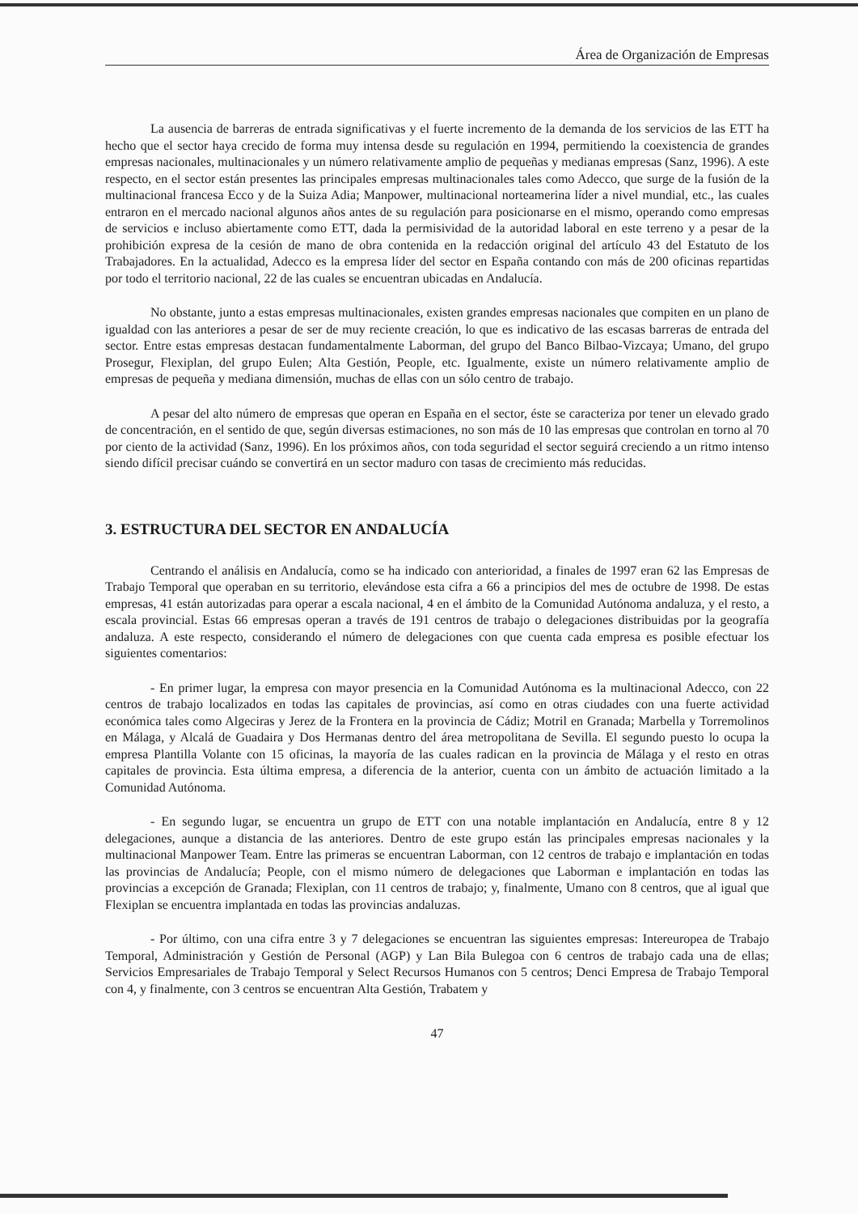Área de Organización de Empresas
La ausencia de barreras de entrada significativas y el fuerte incremento de la demanda de los servicios de las ETT ha hecho que el sector haya crecido de forma muy intensa desde su regulación en 1994, permitiendo la coexistencia de grandes empresas nacionales, multinacionales y un número relativamente amplio de pequeñas y medianas empresas (Sanz, 1996). A este respecto, en el sector están presentes las principales empresas multinacionales tales como Adecco, que surge de la fusión de la multinacional francesa Ecco y de la Suiza Adia; Manpower, multinacional norteamerina líder a nivel mundial, etc., las cuales entraron en el mercado nacional algunos años antes de su regulación para posicionarse en el mismo, operando como empresas de servicios e incluso abiertamente como ETT, dada la permisividad de la autoridad laboral en este terreno y a pesar de la prohibición expresa de la cesión de mano de obra contenida en la redacción original del artículo 43 del Estatuto de los Trabajadores. En la actualidad, Adecco es la empresa líder del sector en España contando con más de 200 oficinas repartidas por todo el territorio nacional, 22 de las cuales se encuentran ubicadas en Andalucía.
No obstante, junto a estas empresas multinacionales, existen grandes empresas nacionales que compiten en un plano de igualdad con las anteriores a pesar de ser de muy reciente creación, lo que es indicativo de las escasas barreras de entrada del sector. Entre estas empresas destacan fundamentalmente Laborman, del grupo del Banco Bilbao-Vizcaya; Umano, del grupo Prosegur, Flexiplan, del grupo Eulen; Alta Gestión, People, etc. Igualmente, existe un número relativamente amplio de empresas de pequeña y mediana dimensión, muchas de ellas con un sólo centro de trabajo.
A pesar del alto número de empresas que operan en España en el sector, éste se caracteriza por tener un elevado grado de concentración, en el sentido de que, según diversas estimaciones, no son más de 10 las empresas que controlan en torno al 70 por ciento de la actividad (Sanz, 1996). En los próximos años, con toda seguridad el sector seguirá creciendo a un ritmo intenso siendo difícil precisar cuándo se convertirá en un sector maduro con tasas de crecimiento más reducidas.
3. ESTRUCTURA DEL SECTOR EN ANDALUCÍA
Centrando el análisis en Andalucía, como se ha indicado con anterioridad, a finales de 1997 eran 62 las Empresas de Trabajo Temporal que operaban en su territorio, elevándose esta cifra a 66 a principios del mes de octubre de 1998. De estas empresas, 41 están autorizadas para operar a escala nacional, 4 en el ámbito de la Comunidad Autónoma andaluza, y el resto, a escala provincial. Estas 66 empresas operan a través de 191 centros de trabajo o delegaciones distribuidas por la geografía andaluza. A este respecto, considerando el número de delegaciones con que cuenta cada empresa es posible efectuar los siguientes comentarios:
- En primer lugar, la empresa con mayor presencia en la Comunidad Autónoma es la multinacional Adecco, con 22 centros de trabajo localizados en todas las capitales de provincias, así como en otras ciudades con una fuerte actividad económica tales como Algeciras y Jerez de la Frontera en la provincia de Cádiz; Motril en Granada; Marbella y Torremolinos en Málaga, y Alcalá de Guadaira y Dos Hermanas dentro del área metropolitana de Sevilla. El segundo puesto lo ocupa la empresa Plantilla Volante con 15 oficinas, la mayoría de las cuales radican en la provincia de Málaga y el resto en otras capitales de provincia. Esta última empresa, a diferencia de la anterior, cuenta con un ámbito de actuación limitado a la Comunidad Autónoma.
- En segundo lugar, se encuentra un grupo de ETT con una notable implantación en Andalucía, entre 8 y 12 delegaciones, aunque a distancia de las anteriores. Dentro de este grupo están las principales empresas nacionales y la multinacional Manpower Team. Entre las primeras se encuentran Laborman, con 12 centros de trabajo e implantación en todas las provincias de Andalucía; People, con el mismo número de delegaciones que Laborman e implantación en todas las provincias a excepción de Granada; Flexiplan, con 11 centros de trabajo; y, finalmente, Umano con 8 centros, que al igual que Flexiplan se encuentra implantada en todas las provincias andaluzas.
- Por último, con una cifra entre 3 y 7 delegaciones se encuentran las siguientes empresas: Intereuropea de Trabajo Temporal, Administración y Gestión de Personal (AGP) y Lan Bila Bulegoa con 6 centros de trabajo cada una de ellas; Servicios Empresariales de Trabajo Temporal y Select Recursos Humanos con 5 centros; Denci Empresa de Trabajo Temporal con 4, y finalmente, con 3 centros se encuentran Alta Gestión, Trabatem y
47